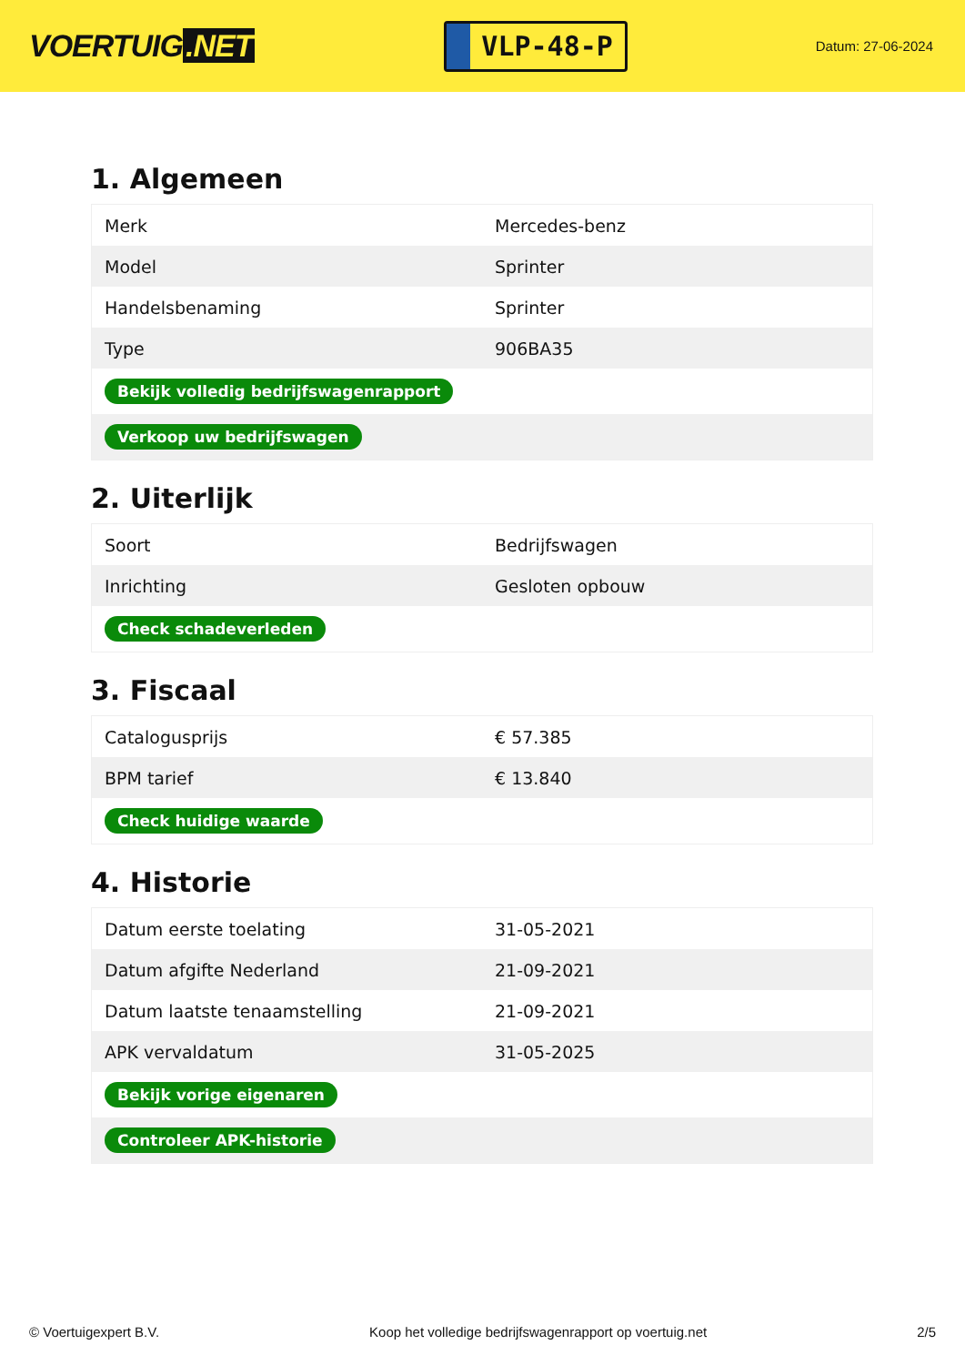VOERTUIG.NET
VLP-48-P
Datum: 27-06-2024
1. Algemeen
| Merk | Mercedes-benz |
| Model | Sprinter |
| Handelsbenaming | Sprinter |
| Type | 906BA35 |
| Bekijk volledig bedrijfswagenrapport | |
| Verkoop uw bedrijfswagen | |
2. Uiterlijk
| Soort | Bedrijfswagen |
| Inrichting | Gesloten opbouw |
| Check schadeverleden | |
3. Fiscaal
| Catalogusprijs | € 57.385 |
| BPM tarief | € 13.840 |
| Check huidige waarde | |
4. Historie
| Datum eerste toelating | 31-05-2021 |
| Datum afgifte Nederland | 21-09-2021 |
| Datum laatste tenaamstelling | 21-09-2021 |
| APK vervaldatum | 31-05-2025 |
| Bekijk vorige eigenaren | |
| Controleer APK-historie | |
© Voertuigexpert B.V. Koop het volledige bedrijfswagenrapport op voertuig.net 2/5